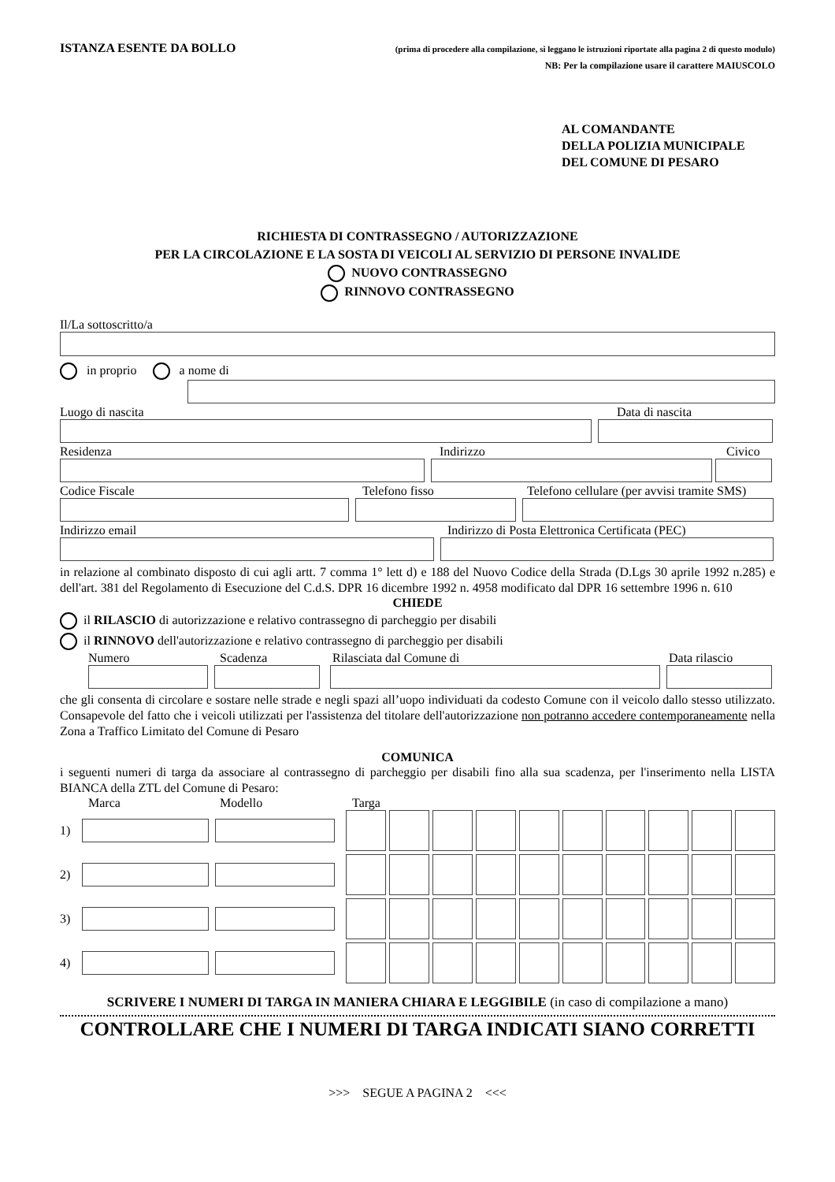ISTANZA ESENTE DA BOLLO (prima di procedere alla compilazione, si leggano le istruzioni riportate alla pagina 2 di questo modulo)
NB: Per la compilazione usare il carattere MAIUSCOLO
AL COMANDANTE
DELLA POLIZIA MUNICIPALE
DEL COMUNE DI PESARO
RICHIESTA DI CONTRASSEGNO / AUTORIZZAZIONE
PER LA CIRCOLAZIONE E LA SOSTA DI VEICOLI AL SERVIZIO DI PERSONE INVALIDE
NUOVO CONTRASSEGNO
RINNOVO CONTRASSEGNO
Il/La sottoscritto/a
in proprio a nome di
Luogo di nascita Data di nascita
Residenza Indirizzo Civico
Codice Fiscale Telefono fisso Telefono cellulare (per avvisi tramite SMS)
Indirizzo email Indirizzo di Posta Elettronica Certificata (PEC)
in relazione al combinato disposto di cui agli artt. 7 comma 1° lett d) e 188 del Nuovo Codice della Strada (D.Lgs 30 aprile 1992 n.285) e dell'art. 381 del Regolamento di Esecuzione del C.d.S. DPR 16 dicembre 1992 n. 4958 modificato dal DPR 16 settembre 1996 n. 610
CHIEDE
il RILASCIO di autorizzazione e relativo contrassegno di parcheggio per disabili
il RINNOVO dell'autorizzazione e relativo contrassegno di parcheggio per disabili
Numero Scadenza Rilasciata dal Comune di Data rilascio
che gli consenta di circolare e sostare nelle strade e negli spazi all’uopo individuati da codesto Comune con il veicolo dallo stesso utilizzato. Consapevole del fatto che i veicoli utilizzati per l'assistenza del titolare dell'autorizzazione non potranno accedere contemporaneamente nella Zona a Traffico Limitato del Comune di Pesaro
COMUNICA
i seguenti numeri di targa da associare al contrassegno di parcheggio per disabili fino alla sua scadenza, per l'inserimento nella LISTA BIANCA della ZTL del Comune di Pesaro:
Marca Modello Targa
1)
2)
3)
4)
SCRIVERE I NUMERI DI TARGA IN MANIERA CHIARA E LEGGIBILE (in caso di compilazione a mano)
CONTROLLARE CHE I NUMERI DI TARGA INDICATI SIANO CORRETTI
>>> SEGUE A PAGINA 2 <<<